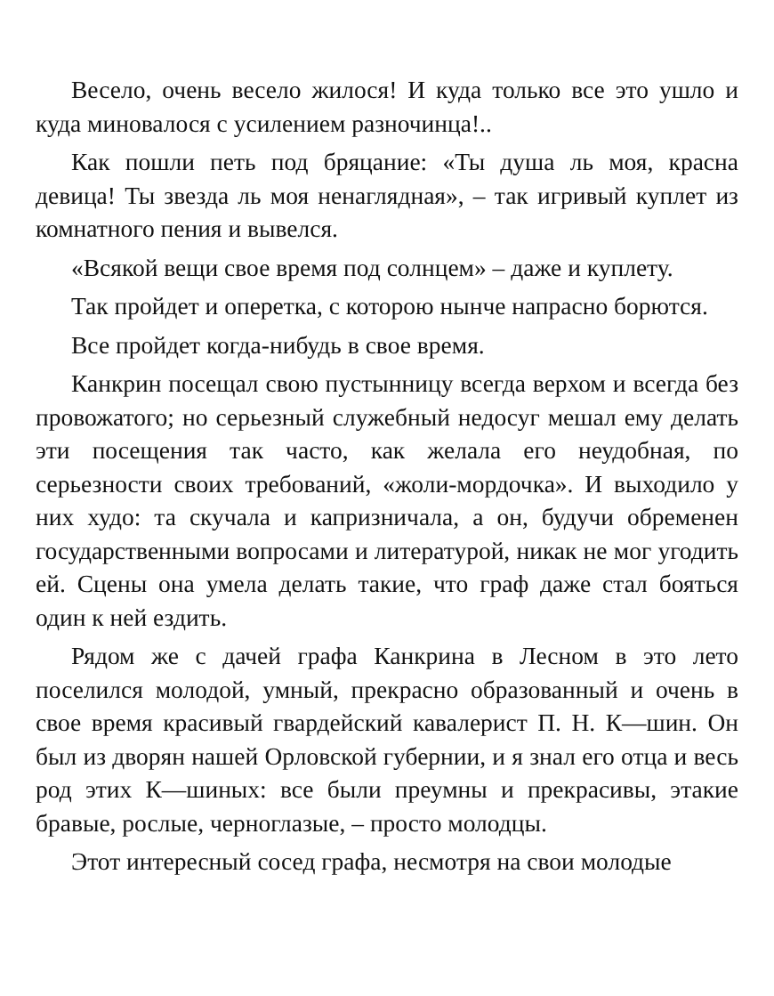Весело, очень весело жилося! И куда только все это ушло и куда миновалося с усилением разночинца!..
Как пошли петь под бряцание: «Ты душа ль моя, красна девица! Ты звезда ль моя ненаглядная», – так игривый куплет из комнатного пения и вывелся.
«Всякой вещи свое время под солнцем» – даже и куплету.
Так пройдет и оперетка, с которою нынче напрасно борются.
Все пройдет когда-нибудь в свое время.
Канкрин посещал свою пустынницу всегда верхом и всегда без провожатого; но серьезный служебный недосуг мешал ему делать эти посещения так часто, как желала его неудобная, по серьезности своих требований, «жоли-мордочка». И выходило у них худо: та скучала и капризничала, а он, будучи обременен государственными вопросами и литературой, никак не мог угодить ей. Сцены она умела делать такие, что граф даже стал бояться один к ней ездить.
Рядом же с дачей графа Канкрина в Лесном в это лето поселился молодой, умный, прекрасно образованный и очень в свое время красивый гвардейский кавалерист П. Н. К—шин. Он был из дворян нашей Орловской губернии, и я знал его отца и весь род этих К—шиных: все были преумны и прекрасивы, этакие бравые, рослые, черноглазые, – просто молодцы.
Этот интересный сосед графа, несмотря на свои молодые